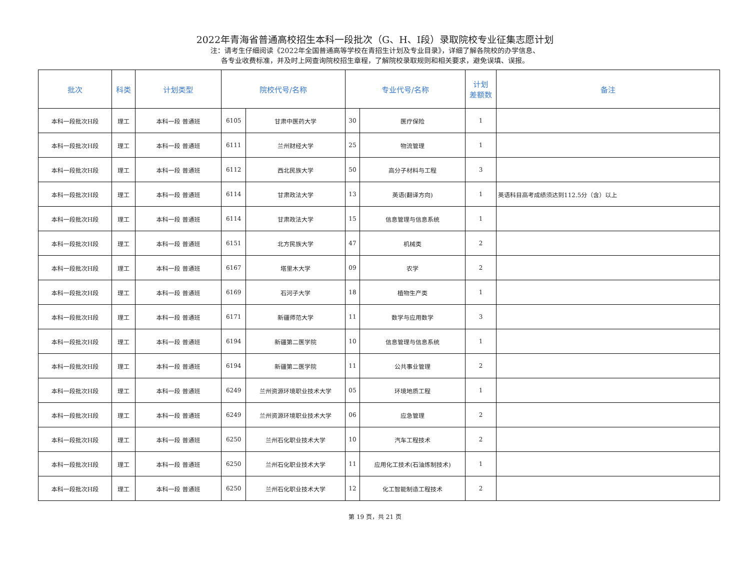2022年青海省普通高校招生本科一段批次（G、H、I段）录取院校专业征集志愿计划
注：请考生仔细阅读《2022年全国普通高等学校在青招生计划及专业目录》，详细了解各院校的办学信息、
各专业收费标准，并及时上网查询院校招生章程，了解院校录取规则和相关要求，避免误填、误报。
| 批次 | 科类 | 计划类型 | 院校代号/名称 | | 专业代号/名称 | | 计划 差额数 | 备注 |
| --- | --- | --- | --- | --- | --- | --- | --- | --- |
| 本科一段批次H段 | 理工 | 本科一段 普通班 | 6105 | 甘肃中医药大学 | 30 | 医疗保险 | 1 | |
| 本科一段批次H段 | 理工 | 本科一段 普通班 | 6111 | 兰州财经大学 | 25 | 物流管理 | 1 | |
| 本科一段批次H段 | 理工 | 本科一段 普通班 | 6112 | 西北民族大学 | 50 | 高分子材料与工程 | 3 | |
| 本科一段批次H段 | 理工 | 本科一段 普通班 | 6114 | 甘肃政法大学 | 13 | 英语(翻译方向) | 1 | 英语科目高考成绩须达到112.5分（含）以上 |
| 本科一段批次H段 | 理工 | 本科一段 普通班 | 6114 | 甘肃政法大学 | 15 | 信息管理与信息系统 | 1 | |
| 本科一段批次H段 | 理工 | 本科一段 普通班 | 6151 | 北方民族大学 | 47 | 机械类 | 2 | |
| 本科一段批次H段 | 理工 | 本科一段 普通班 | 6167 | 塔里木大学 | 09 | 农学 | 2 | |
| 本科一段批次H段 | 理工 | 本科一段 普通班 | 6169 | 石河子大学 | 18 | 植物生产类 | 1 | |
| 本科一段批次H段 | 理工 | 本科一段 普通班 | 6171 | 新疆师范大学 | 11 | 数学与应用数学 | 3 | |
| 本科一段批次H段 | 理工 | 本科一段 普通班 | 6194 | 新疆第二医学院 | 10 | 信息管理与信息系统 | 1 | |
| 本科一段批次H段 | 理工 | 本科一段 普通班 | 6194 | 新疆第二医学院 | 11 | 公共事业管理 | 2 | |
| 本科一段批次H段 | 理工 | 本科一段 普通班 | 6249 | 兰州资源环境职业技术大学 | 05 | 环境地质工程 | 1 | |
| 本科一段批次H段 | 理工 | 本科一段 普通班 | 6249 | 兰州资源环境职业技术大学 | 06 | 应急管理 | 2 | |
| 本科一段批次H段 | 理工 | 本科一段 普通班 | 6250 | 兰州石化职业技术大学 | 10 | 汽车工程技术 | 2 | |
| 本科一段批次H段 | 理工 | 本科一段 普通班 | 6250 | 兰州石化职业技术大学 | 11 | 应用化工技术(石油炼制技术) | 1 | |
| 本科一段批次H段 | 理工 | 本科一段 普通班 | 6250 | 兰州石化职业技术大学 | 12 | 化工智能制造工程技术 | 2 | |
第 19 页，共 21 页